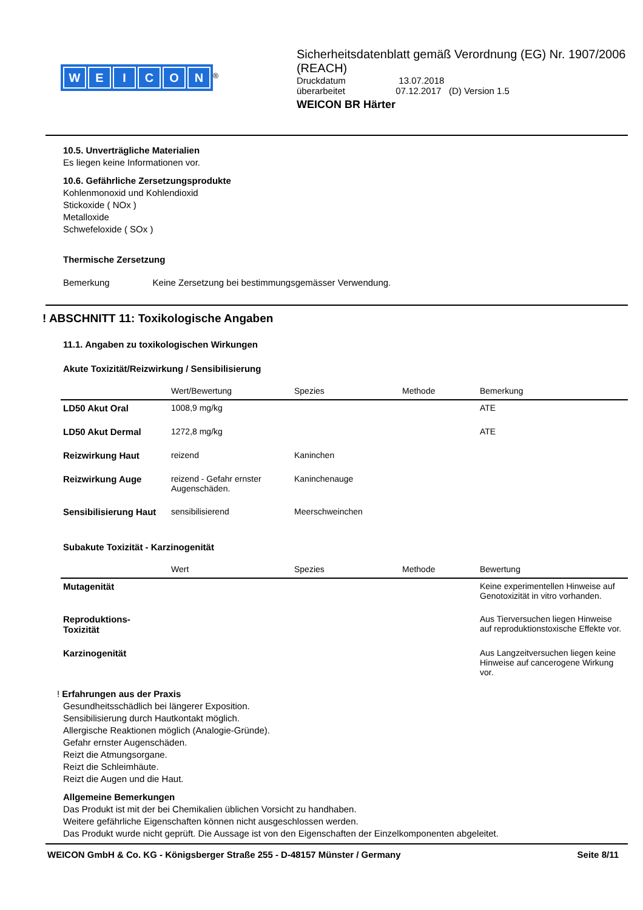WEICON
<sup>®</sup>
Sicherheitsdatenblatt gemäß Verordnung (EG) Nr. 1907/2006 (REACH)
Druckdatum 13.07.2018
überarbeitet 07.12.2017 (D) Version 1.5
WEICON BR Härter
10.5. Unverträgliche Materialien
Es liegen keine Informationen vor.
10.6. Gefährliche Zersetzungsprodukte
Kohlenmonoxid und Kohlendioxid
Stickoxide ( NOx )
Metalloxide
Schwefeloxide ( SOx )
Thermische Zersetzung
Bemerkung Keine Zersetzung bei bestimmungsgemässer Verwendung.
! ABSCHNITT 11: Toxikologische Angaben
11.1. Angaben zu toxikologischen Wirkungen
Akute Toxizität/Reizwirkung / Sensibilisierung
| | Wert/Bewertung | Spezies | Methode | Bemerkung |
| --- | --- | --- | --- | --- |
| LD50 Akut Oral | 1008,9 mg/kg | | | ATE |
| LD50 Akut Dermal | 1272,8 mg/kg | | | ATE |
| Reizwirkung Haut | reizend | Kaninchen | | |
| Reizwirkung Auge | reizend - Gefahr ernster Augenschäden. | Kaninchenauge | | |
| Sensibilisierung Haut | sensibilisierend | Meerschweinchen | | |
Subakute Toxizität - Karzinogenität
| | Wert | Spezies | Methode | Bewertung |
| --- | --- | --- | --- | --- |
| Mutagenität | | | | Keine experimentellen Hinweise auf Genotoxizität in vitro vorhanden. |
| Reproduktions-Toxizität | | | | Aus Tierversuchen liegen Hinweise auf reproduktionstoxische Effekte vor. |
| Karzinogenität | | | | Aus Langzeitversuchen liegen keine Hinweise auf cancerogene Wirkung vor. |
! Erfahrungen aus der Praxis
Gesundheitsschädlich bei längerer Exposition.
Sensibilisierung durch Hautkontakt möglich.
Allergische Reaktionen möglich (Analogie-Gründe).
Gefahr ernster Augenschäden.
Reizt die Atmungsorgane.
Reizt die Schleimhäute.
Reizt die Augen und die Haut.
Allgemeine Bemerkungen
Das Produkt ist mit der bei Chemikalien üblichen Vorsicht zu handhaben.
Weitere gefährliche Eigenschaften können nicht ausgeschlossen werden.
Das Produkt wurde nicht geprüft. Die Aussage ist von den Eigenschaften der Einzelkomponenten abgeleitet.
WEICON GmbH & Co. KG - Königsberger Straße 255 - D-48157 Münster / Germany Seite 8/11